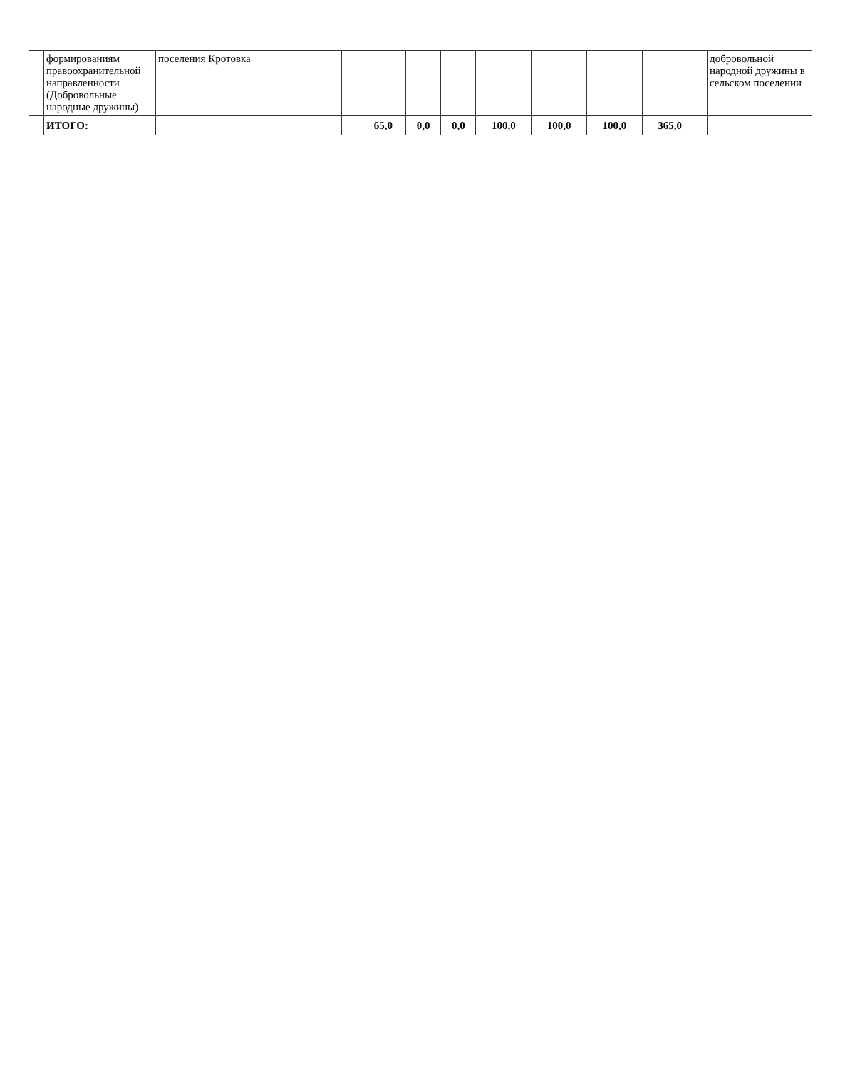| | формированиям правоохранительной направленности (Добровольные народные дружины) | поселения Кротовка | | | | | | | | | | | добровольной народной дружины в сельском поселении |
| | ИТОГО: | | | | 65,0 | 0,0 | 0,0 | 100,0 | 100,0 | 100,0 | 365,0 | | |